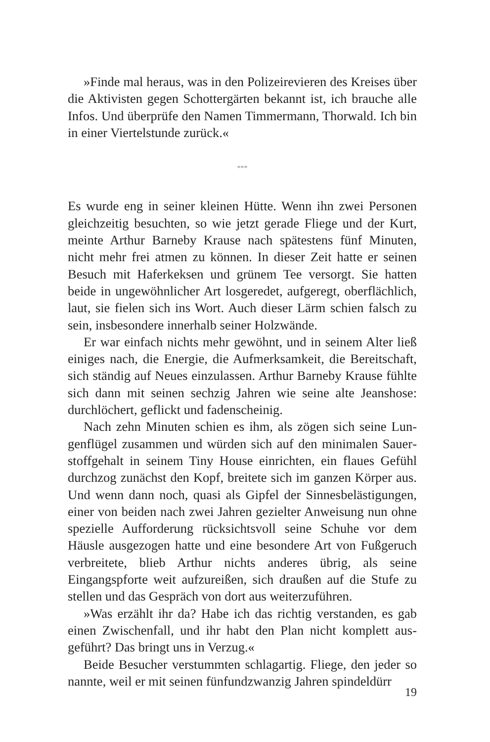»Finde mal heraus, was in den Polizeirevieren des Kreises über die Aktivisten gegen Schottergärten bekannt ist, ich brauche alle Infos. Und überprüfe den Namen Timmermann, Thorwald. Ich bin in einer Viertelstunde zurück.«
***
Es wurde eng in seiner kleinen Hütte. Wenn ihn zwei Personen gleichzeitig besuchten, so wie jetzt gerade Fliege und der Kurt, meinte Arthur Barneby Krause nach spätestens fünf Minuten, nicht mehr frei atmen zu können. In dieser Zeit hatte er seinen Besuch mit Haferkeksen und grünem Tee versorgt. Sie hatten beide in ungewöhnlicher Art losgeredet, aufgeregt, oberflächlich, laut, sie fielen sich ins Wort. Auch dieser Lärm schien falsch zu sein, insbesondere innerhalb seiner Holzwände.
Er war einfach nichts mehr gewöhnt, und in seinem Alter ließ einiges nach, die Energie, die Aufmerksamkeit, die Bereitschaft, sich ständig auf Neues einzulassen. Arthur Barneby Krause fühlte sich dann mit seinen sechzig Jahren wie seine alte Jeans­hose: durchlöchert, geflickt und fadenscheinig.
Nach zehn Minuten schien es ihm, als zögen sich seine Lun­genflügel zusammen und würden sich auf den minimalen Sauer­stoffgehalt in seinem Tiny House einrichten, ein flaues Gefühl durchzog zunächst den Kopf, breitete sich im ganzen Körper aus. Und wenn dann noch, quasi als Gipfel der Sinnesbelästi­gungen, einer von beiden nach zwei Jahren gezielter Anweisung nun ohne spezielle Aufforderung rücksichtsvoll seine Schuhe vor dem Häusle ausgezogen hatte und eine besondere Art von Fußgeruch verbreitete, blieb Arthur nichts anderes übrig, als seine Eingangspforte weit aufzureißen, sich draußen auf die Stufe zu stellen und das Gespräch von dort aus weiterzuführen.
»Was erzählt ihr da? Habe ich das richtig verstanden, es gab einen Zwischenfall, und ihr habt den Plan nicht komplett aus­geführt? Das bringt uns in Verzug.«
Beide Besucher verstummten schlagartig. Fliege, den jeder so nannte, weil er mit seinen fünfundzwanzig Jahren spindeldürr
19